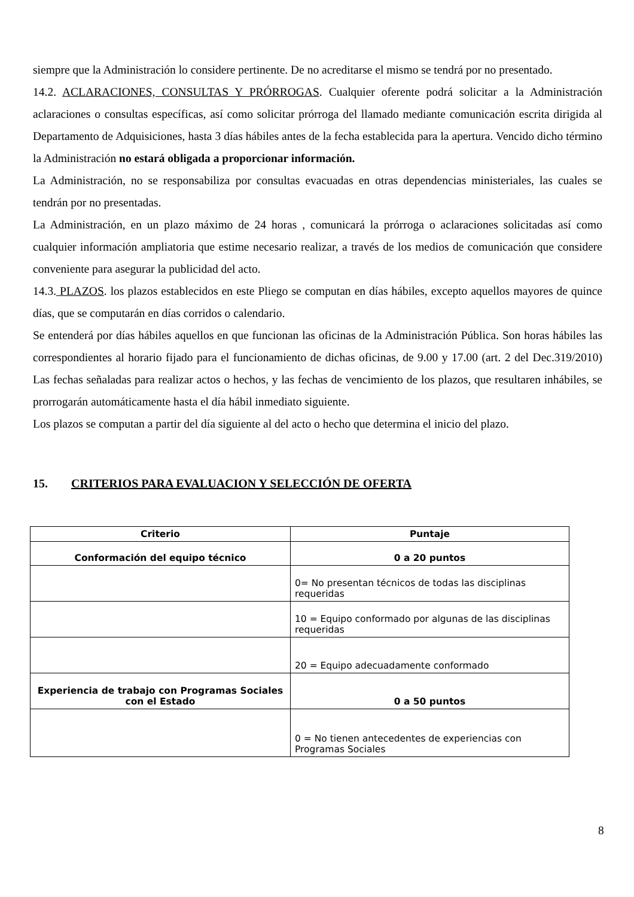siempre que la Administración lo considere pertinente. De no acreditarse el mismo se tendrá por no presentado.
14.2. ACLARACIONES, CONSULTAS Y PRÓRROGAS. Cualquier oferente podrá solicitar a la Administración aclaraciones o consultas específicas, así como solicitar prórroga del llamado mediante comunicación escrita dirigida al Departamento de Adquisiciones, hasta 3 días hábiles antes de la fecha establecida para la apertura. Vencido dicho término la Administración no estará obligada a proporcionar información.
La Administración, no se responsabiliza por consultas evacuadas en otras dependencias ministeriales, las cuales se tendrán por no presentadas.
La Administración, en un plazo máximo de 24 horas , comunicará la prórroga o aclaraciones solicitadas así como cualquier información ampliatoria que estime necesario realizar, a través de los medios de comunicación que considere conveniente para asegurar la publicidad del acto.
14.3. PLAZOS. los plazos establecidos en este Pliego se computan en días hábiles, excepto aquellos mayores de quince días, que se computarán en días corridos o calendario.
Se entenderá por días hábiles aquellos en que funcionan las oficinas de la Administración Pública. Son horas hábiles las correspondientes al horario fijado para el funcionamiento de dichas oficinas, de 9.00 y 17.00 (art. 2 del Dec.319/2010) Las fechas señaladas para realizar actos o hechos, y las fechas de vencimiento de los plazos, que resultaren inhábiles, se prorrogarán automáticamente hasta el día hábil inmediato siguiente.
Los plazos se computan a partir del día siguiente al del acto o hecho que determina el inicio del plazo.
15. CRITERIOS PARA EVALUACION Y SELECCIÓN DE OFERTA
| Criterio | Puntaje |
| --- | --- |
| Conformación del equipo técnico | 0 a 20 puntos |
| | 0= No presentan técnicos de todas las disciplinas requeridas |
| | 10 = Equipo conformado por algunas de las disciplinas requeridas |
| | 20 = Equipo adecuadamente conformado |
| Experiencia de trabajo con Programas Sociales con el Estado | 0 a 50 puntos |
| | 0 = No tienen antecedentes de experiencias con Programas Sociales |
8